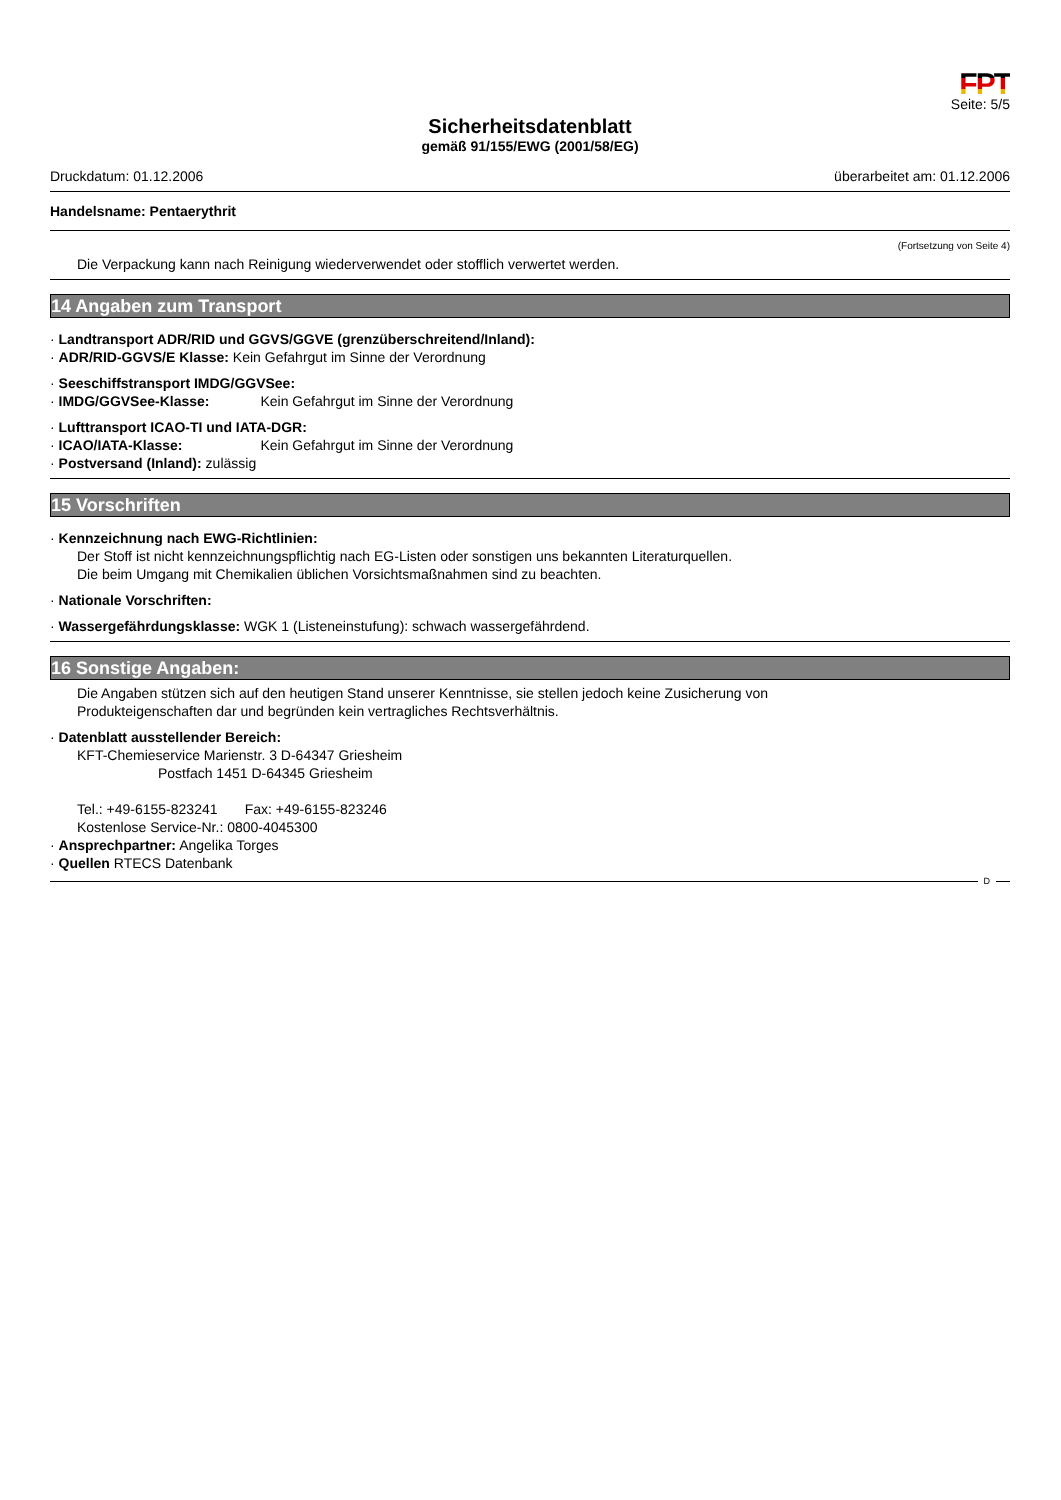FPT
Seite: 5/5
Sicherheitsdatenblatt
gemäß 91/155/EWG (2001/58/EG)
Druckdatum: 01.12.2006 überarbeitet am: 01.12.2006
Handelsname: Pentaerythrit
(Fortsetzung von Seite 4)
Die Verpackung kann nach Reinigung wiederverwendet oder stofflich verwertet werden.
14 Angaben zum Transport
· Landtransport ADR/RID und GGVS/GGVE (grenzüberschreitend/Inland):
· ADR/RID-GGVS/E Klasse: Kein Gefahrgut im Sinne der Verordnung
· Seeschiffstransport IMDG/GGVSee:
· IMDG/GGVSee-Klasse: Kein Gefahrgut im Sinne der Verordnung
· Lufttransport ICAO-TI und IATA-DGR:
· ICAO/IATA-Klasse: Kein Gefahrgut im Sinne der Verordnung
· Postversand (Inland): zulässig
15 Vorschriften
· Kennzeichnung nach EWG-Richtlinien:
Der Stoff ist nicht kennzeichnungspflichtig nach EG-Listen oder sonstigen uns bekannten Literaturquellen.
Die beim Umgang mit Chemikalien üblichen Vorsichtsmaßnahmen sind zu beachten.
· Nationale Vorschriften:
· Wassergefährdungsklasse: WGK 1 (Listeneinstufung): schwach wassergefährdend.
16 Sonstige Angaben:
Die Angaben stützen sich auf den heutigen Stand unserer Kenntnisse, sie stellen jedoch keine Zusicherung von
Produkteigenschaften dar und begründen kein vertragliches Rechtsverhältnis.
· Datenblatt ausstellender Bereich:
KFT-Chemieservice Marienstr. 3 D-64347 Griesheim
Postfach 1451 D-64345 Griesheim
Tel.: +49-6155-823241 Fax: +49-6155-823246
Kostenlose Service-Nr.: 0800-4045300
· Ansprechpartner: Angelika Torges
· Quellen RTECS Datenbank
D